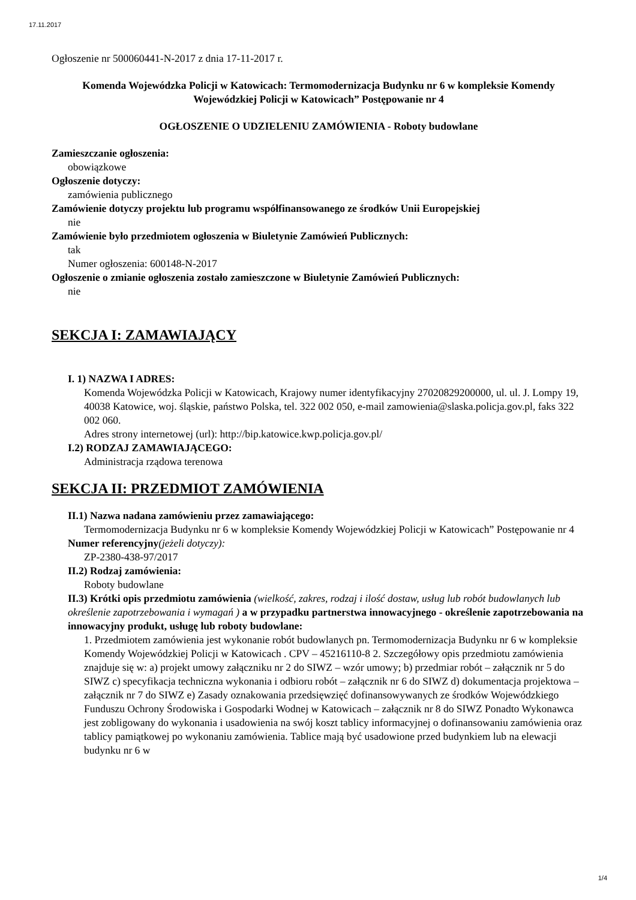17.11.2017
Ogłoszenie nr 500060441-N-2017 z dnia 17-11-2017 r.
Komenda Wojewódzka Policji w Katowicach: Termomodernizacja Budynku nr 6 w kompleksie Komendy Wojewódzkiej Policji w Katowicach” Postępowanie nr 4
OGŁOSZENIE O UDZIELENIU ZAMÓWIENIA - Roboty budowlane
Zamieszczanie ogłoszenia:
obowiązkowe
Ogłoszenie dotyczy:
zamówienia publicznego
Zamówienie dotyczy projektu lub programu współfinansowanego ze środków Unii Europejskiej
nie
Zamówienie było przedmiotem ogłoszenia w Biuletynie Zamówień Publicznych:
tak
Numer ogłoszenia: 600148-N-2017
Ogłoszenie o zmianie ogłoszenia zostało zamieszczone w Biuletynie Zamówień Publicznych:
nie
SEKCJA I: ZAMAWIAJĄCY
I. 1) NAZWA I ADRES:
Komenda Wojewódzka Policji w Katowicach, Krajowy numer identyfikacyjny 27020829200000, ul. ul. J. Lompy 19, 40038 Katowice, woj. śląskie, państwo Polska, tel. 322 002 050, e-mail zamowienia@slaska.policja.gov.pl, faks 322 002 060.
Adres strony internetowej (url): http://bip.katowice.kwp.policja.gov.pl/
I.2) RODZAJ ZAMAWIAJĄCEGO:
Administracja rządowa terenowa
SEKCJA II: PRZEDMIOT ZAMÓWIENIA
II.1) Nazwa nadana zamówieniu przez zamawiającego:
Termomodernizacja Budynku nr 6 w kompleksie Komendy Wojewódzkiej Policji w Katowicach” Postępowanie nr 4
Numer referencyjny(jeżeli dotyczy):
ZP-2380-438-97/2017
II.2) Rodzaj zamówienia:
Roboty budowlane
II.3) Krótki opis przedmiotu zamówienia (wielkość, zakres, rodzaj i ilość dostaw, usług lub robót budowlanych lub określenie zapotrzebowania i wymagań ) a w przypadku partnerstwa innowacyjnego - określenie zapotrzebowania na innowacyjny produkt, usługę lub roboty budowlane:
1. Przedmiotem zamówienia jest wykonanie robót budowlanych pn. Termomodernizacja Budynku nr 6 w kompleksie Komendy Wojewódzkiej Policji w Katowicach . CPV – 45216110-8 2. Szczegółowy opis przedmiotu zamówienia znajduje się w: a) projekt umowy załączniku nr 2 do SIWZ – wzór umowy; b) przedmiar robót – załącznik nr 5 do SIWZ c) specyfikacja techniczna wykonania i odbioru robót – załącznik nr 6 do SIWZ d) dokumentacja projektowa – załącznik nr 7 do SIWZ e) Zasady oznakowania przedsięwzięć dofinansowywanych ze środków Wojewódzkiego Funduszu Ochrony Środowiska i Gospodarki Wodnej w Katowicach – załącznik nr 8 do SIWZ Ponadto Wykonawca jest zobligowany do wykonania i usadowienia na swój koszt tablicy informacyjnej o dofinansowaniu zamówienia oraz tablicy pamiątkowej po wykonaniu zamówienia. Tablice mają być usadowione przed budynkiem lub na elewacji budynku nr 6 w
1/4